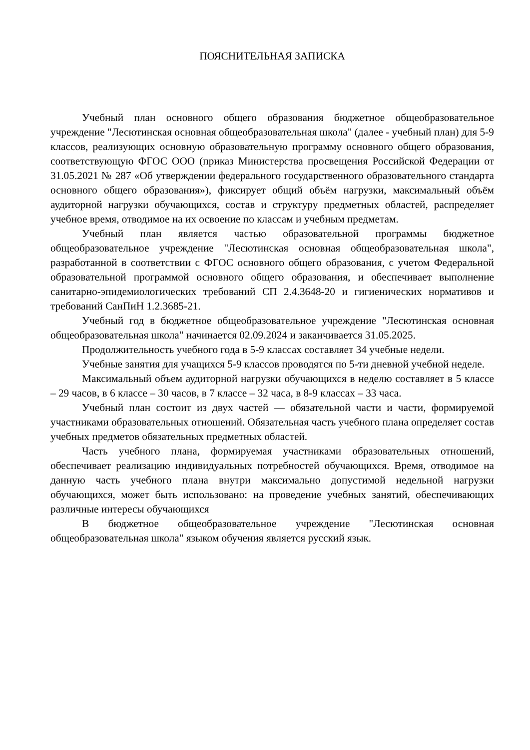ПОЯСНИТЕЛЬНАЯ ЗАПИСКА
Учебный план основного общего образования бюджетное общеобразовательное учреждение "Лесютинская основная общеобразовательная школа" (далее - учебный план) для 5-9 классов, реализующих основную образовательную программу основного общего образования, соответствующую ФГОС ООО (приказ Министерства просвещения Российской Федерации от 31.05.2021 № 287 «Об утверждении федерального государственного образовательного стандарта основного общего образования»), фиксирует общий объём нагрузки, максимальный объём аудиторной нагрузки обучающихся, состав и структуру предметных областей, распределяет учебное время, отводимое на их освоение по классам и учебным предметам.
Учебный план является частью образовательной программы бюджетное общеобразовательное учреждение "Лесютинская основная общеобразовательная школа", разработанной в соответствии с ФГОС основного общего образования, с учетом Федеральной образовательной программой основного общего образования, и обеспечивает выполнение санитарно-эпидемиологических требований СП 2.4.3648-20 и гигиенических нормативов и требований СанПиН 1.2.3685-21.
Учебный год в бюджетное общеобразовательное учреждение "Лесютинская основная общеобразовательная школа" начинается 02.09.2024 и заканчивается 31.05.2025.
Продолжительность учебного года в 5-9 классах составляет 34 учебные недели.
Учебные занятия для учащихся 5-9 классов проводятся по 5-ти дневной учебной неделе.
Максимальный объем аудиторной нагрузки обучающихся в неделю составляет в 5 классе – 29 часов, в 6 классе – 30 часов, в 7 классе – 32 часа, в 8-9 классах – 33 часа.
Учебный план состоит из двух частей — обязательной части и части, формируемой участниками образовательных отношений. Обязательная часть учебного плана определяет состав учебных предметов обязательных предметных областей.
Часть учебного плана, формируемая участниками образовательных отношений, обеспечивает реализацию индивидуальных потребностей обучающихся. Время, отводимое на данную часть учебного плана внутри максимально допустимой недельной нагрузки обучающихся, может быть использовано: на проведение учебных занятий, обеспечивающих различные интересы обучающихся
В бюджетное общеобразовательное учреждение "Лесютинская основная общеобразовательная школа" языком обучения является русский язык.